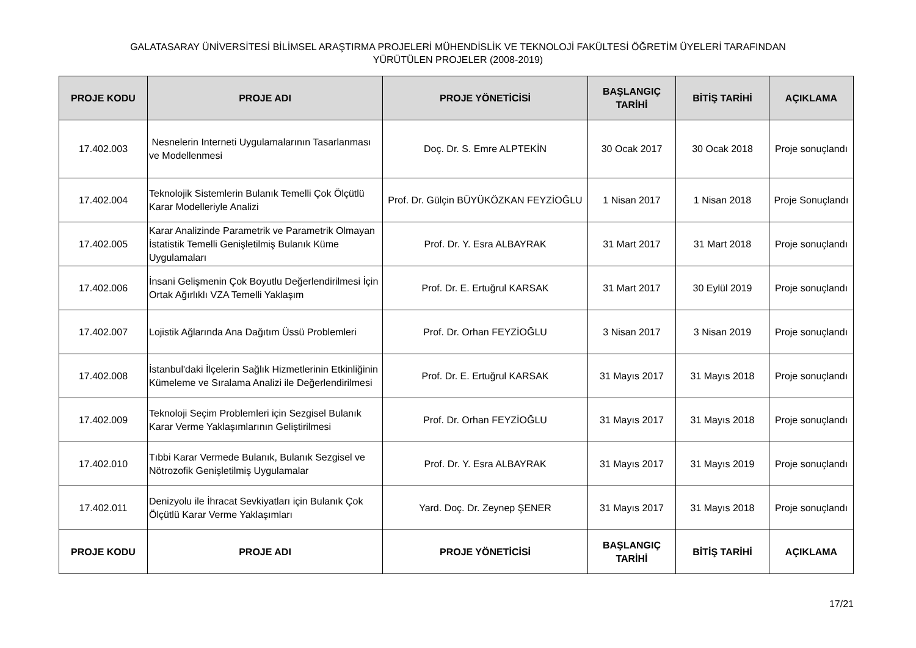GALATASARAY ÜNİVERSİTESİ BİLİMSEL ARAŞTIRMA PROJELERİ MÜHENDİSLİK VE TEKNOLOJİ FAKÜLTESİ ÖĞRETİM ÜYELERİ TARAFINDAN
YÜRÜTÜLEN PROJELER (2008-2019)
| PROJE KODU | PROJE ADI | PROJE YÖNETİCİSİ | BAŞLANGIÇ TARİHİ | BİTİŞ TARİHİ | AÇIKLAMA |
| --- | --- | --- | --- | --- | --- |
| 17.402.003 | Nesnelerin Interneti Uygulamalarının Tasarlanması ve Modellenmesi | Doç. Dr. S. Emre ALPTEKİN | 30 Ocak 2017 | 30 Ocak 2018 | Proje sonuçlandı |
| 17.402.004 | Teknolojik Sistemlerin Bulanık Temelli Çok Ölçütlü Karar Modelleriyle Analizi | Prof. Dr. Gülçin BÜYÜKÖZKAN FEYZİOĞLU | 1 Nisan 2017 | 1 Nisan 2018 | Proje Sonuçlandı |
| 17.402.005 | Karar Analizinde Parametrik ve Parametrik Olmayan İstatistik Temelli Genişletilmiş Bulanık Küme Uygulamaları | Prof. Dr. Y. Esra ALBAYRAK | 31 Mart 2017 | 31 Mart 2018 | Proje sonuçlandı |
| 17.402.006 | İnsani Gelişmenin Çok Boyutlu Değerlendirilmesi İçin Ortak Ağırlıklı VZA Temelli Yaklaşım | Prof. Dr. E. Ertuğrul KARSAK | 31 Mart 2017 | 30 Eylül 2019 | Proje sonuçlandı |
| 17.402.007 | Lojistik Ağlarında Ana Dağıtım Üssü Problemleri | Prof. Dr. Orhan FEYZİOĞLU | 3 Nisan 2017 | 3 Nisan 2019 | Proje sonuçlandı |
| 17.402.008 | İstanbul'daki İlçelerin Sağlık Hizmetlerinin Etkinliğinin Kümeleme ve Sıralama Analizi ile Değerlendirilmesi | Prof. Dr. E. Ertuğrul KARSAK | 31 Mayıs 2017 | 31 Mayıs 2018 | Proje sonuçlandı |
| 17.402.009 | Teknoloji Seçim Problemleri için Sezgisel Bulanık Karar Verme Yaklaşımlarının Geliştirilmesi | Prof. Dr. Orhan FEYZİOĞLU | 31 Mayıs 2017 | 31 Mayıs 2018 | Proje sonuçlandı |
| 17.402.010 | Tıbbi Karar Vermede Bulanık, Bulanık Sezgisel ve Nötrozofik Genişletilmiş Uygulamalar | Prof. Dr. Y. Esra ALBAYRAK | 31 Mayıs 2017 | 31 Mayıs 2019 | Proje sonuçlandı |
| 17.402.011 | Denizyolu ile İhracat Sevkiyatları için Bulanık Çok Ölçütlü Karar Verme Yaklaşımları | Yard. Doç. Dr. Zeynep ŞENER | 31 Mayıs 2017 | 31 Mayıs 2018 | Proje sonuçlandı |
| PROJE KODU | PROJE ADI | PROJE YÖNETİCİSİ | BAŞLANGIÇ TARİHİ | BİTİŞ TARİHİ | AÇIKLAMA |
17/21